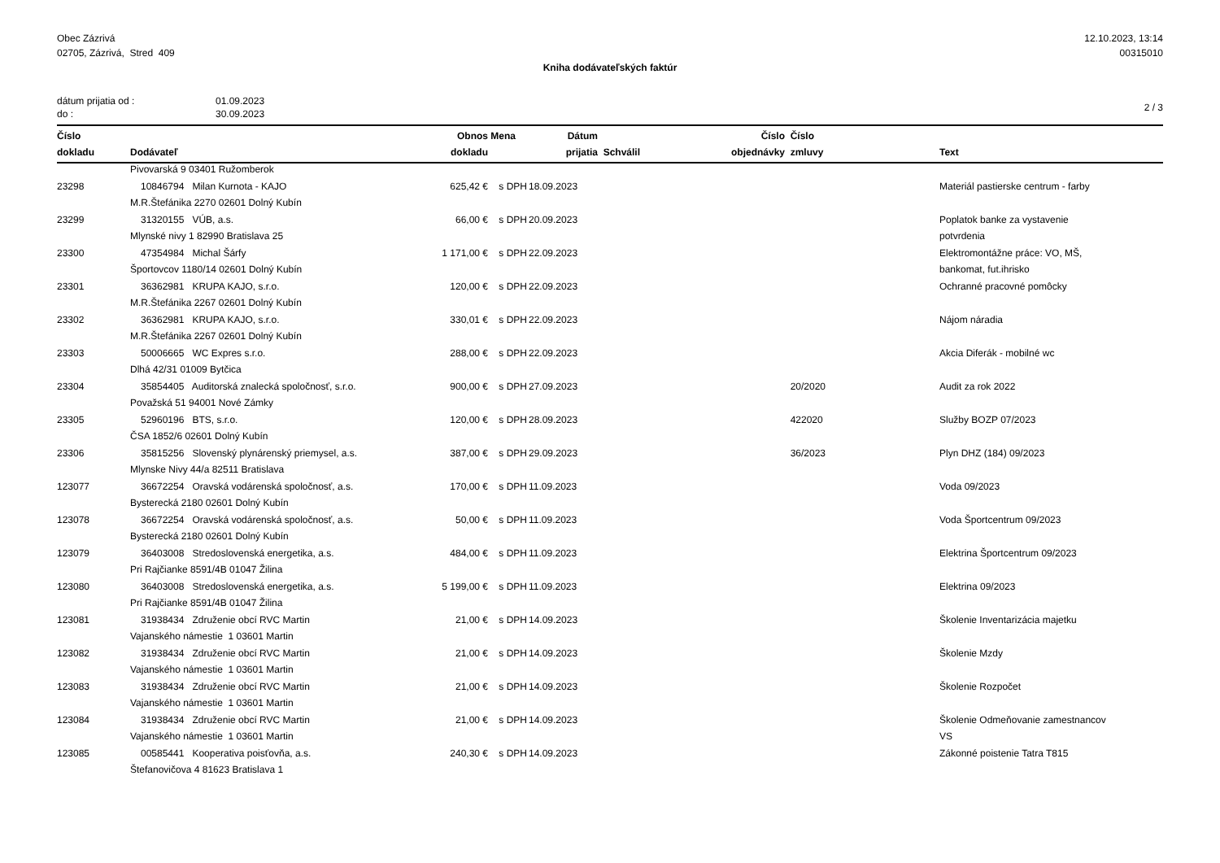Obec Zázrivá
02705, Zázrivá, Stred 409
12.10.2023, 13:14
00315010
Kniha dodávateľských faktúr
dátum prijatia od :
do :
01.09.2023
30.09.2023
2 / 3
| Číslo dokladu | Dodávateľ | Obnos dokladu | Mena | Dátum prijatia | Schválil | Číslo objednávky | Číslo zmluvy | Text |
| --- | --- | --- | --- | --- | --- | --- | --- | --- |
| | Pivovarská 9 03401 Ružomberok | | | | | | | |
| 23298 | 10846794 Milan Kurnota - KAJO | 625,42 € | s DPH | 18.09.2023 | | | | Materiál pastierske centrum - farby |
| | M.R.Štefánika 2270 02601 Dolný Kubín | | | | | | | |
| 23299 | 31320155 VÚB, a.s. | 66,00 € | s DPH | 20.09.2023 | | | | Poplatok banke za vystavenie |
| | Mlynské nivy 1 82990 Bratislava 25 | | | | | | | potvrdenia |
| 23300 | 47354984 Michal Šárfy | 1 171,00 € | s DPH | 22.09.2023 | | | | Elektromontážne práce: VO, MŠ, |
| | Športovcov 1180/14 02601 Dolný Kubín | | | | | | | bankomat, fut.ihrisko |
| 23301 | 36362981 KRUPA KAJO, s.r.o. | 120,00 € | s DPH | 22.09.2023 | | | | Ochranné pracovné pomôcky |
| | M.R.Štefánika 2267 02601 Dolný Kubín | | | | | | | |
| 23302 | 36362981 KRUPA KAJO, s.r.o. | 330,01 € | s DPH | 22.09.2023 | | | | Nájom náradia |
| | M.R.Štefánika 2267 02601 Dolný Kubín | | | | | | | |
| 23303 | 50006665 WC Expres s.r.o. | 288,00 € | s DPH | 22.09.2023 | | | | Akcia Diferák - mobilné wc |
| | Dlhá 42/31 01009 Bytčica | | | | | | | |
| 23304 | 35854405 Auditorská znalecká spoločnosť, s.r.o. | 900,00 € | s DPH | 27.09.2023 | | | 20/2020 | Audit za rok 2022 |
| | Považská 51 94001 Nové Zámky | | | | | | | |
| 23305 | 52960196 BTS, s.r.o. | 120,00 € | s DPH | 28.09.2023 | | | 422020 | Služby BOZP 07/2023 |
| | ČSA 1852/6 02601 Dolný Kubín | | | | | | | |
| 23306 | 35815256 Slovenský plynárenský priemysel, a.s. | 387,00 € | s DPH | 29.09.2023 | | | 36/2023 | Plyn DHZ (184) 09/2023 |
| | Mlynske Nivy 44/a 82511 Bratislava | | | | | | | |
| 123077 | 36672254 Oravská vodárenská spoločnosť, a.s. | 170,00 € | s DPH | 11.09.2023 | | | | Voda 09/2023 |
| | Bysterecká 2180 02601 Dolný Kubín | | | | | | | |
| 123078 | 36672254 Oravská vodárenská spoločnosť, a.s. | 50,00 € | s DPH | 11.09.2023 | | | | Voda Športcentrum 09/2023 |
| | Bysterecká 2180 02601 Dolný Kubín | | | | | | | |
| 123079 | 36403008 Stredoslovenská energetika, a.s. | 484,00 € | s DPH | 11.09.2023 | | | | Elektrina Športcentrum 09/2023 |
| | Pri Rajčianke 8591/4B 01047 Žilina | | | | | | | |
| 123080 | 36403008 Stredoslovenská energetika, a.s. | 5 199,00 € | s DPH | 11.09.2023 | | | | Elektrina 09/2023 |
| | Pri Rajčianke 8591/4B 01047 Žilina | | | | | | | |
| 123081 | 31938434 Združenie obcí RVC Martin | 21,00 € | s DPH | 14.09.2023 | | | | Školenie Inventarizácia majetku |
| | Vajanského námestie 1 03601 Martin | | | | | | | |
| 123082 | 31938434 Združenie obcí RVC Martin | 21,00 € | s DPH | 14.09.2023 | | | | Školenie Mzdy |
| | Vajanského námestie 1 03601 Martin | | | | | | | |
| 123083 | 31938434 Združenie obcí RVC Martin | 21,00 € | s DPH | 14.09.2023 | | | | Školenie Rozpočet |
| | Vajanského námestie 1 03601 Martin | | | | | | | |
| 123084 | 31938434 Združenie obcí RVC Martin | 21,00 € | s DPH | 14.09.2023 | | | | Školenie Odmeňovanie zamestnancov |
| | Vajanského námestie 1 03601 Martin | | | | | | | VS |
| 123085 | 00585441 Kooperativa poisťovňa, a.s. | 240,30 € | s DPH | 14.09.2023 | | | | Zákonné poistenie Tatra T815 |
| | Štefanovičova 4 81623 Bratislava 1 | | | | | | | |